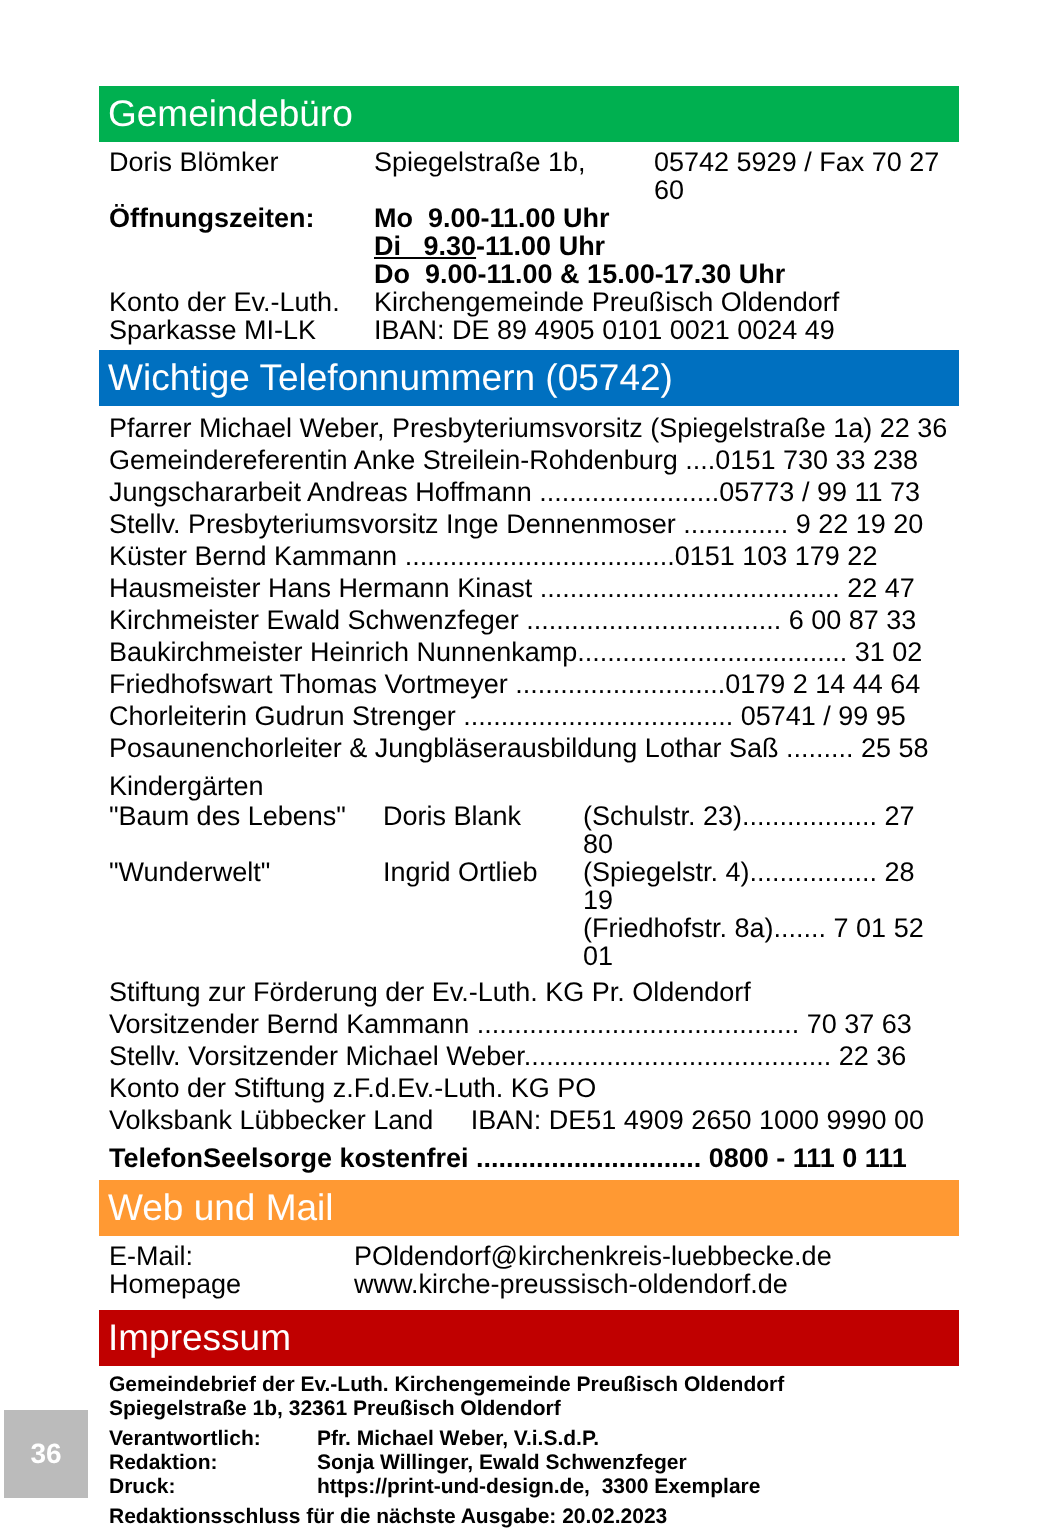Gemeindebüro
| Doris Blömker | Spiegelstraße 1b, | 05742 5929 / Fax 70 27 60 |
| Öffnungszeiten: | Mo 9.00-11.00 Uhr | |
| | Di 9.30 -11.00 Uhr | |
| | Do 9.00-11.00 & 15.00-17.30 Uhr | |
| Konto der Ev.-Luth. | Kirchengemeinde Preußisch Oldendorf | |
| Sparkasse MI-LK | IBAN: DE 89 4905 0101 0021 0024 49 | |
Wichtige Telefonnummern (05742)
Pfarrer Michael Weber, Presbyteriumsvorsitz (Spiegelstraße 1a) 22 36
Gemeindereferentin Anke Streilein-Rohdenburg ....0151 730 33 238
Jungschararbeit Andreas Hoffmann ........................05773 / 99 11 73
Stellv. Presbyteriumsvorsitz Inge Dennenmoser .............. 9 22 19 20
Küster Bernd Kammann ....................................0151 103 179 22
Hausmeister Hans Hermann Kinast ........................................ 22 47
Kirchmeister Ewald Schwenzfeger .................................. 6 00 87 33
Baukirchmeister Heinrich Nunnenkamp.................................... 31 02
Friedhofswart Thomas Vortmeyer ............................0179 2 14 44 64
Chorleiterin Gudrun Strenger .................................... 05741 / 99 95
Posaunenchorleiter & Jungbläserausbildung Lothar Saß ......... 25 58
Kindergärten
| "Baum des Lebens" | Doris Blank | (Schulstr. 23).................. 27 80 |
| "Wunderwelt" | Ingrid Ortlieb | (Spiegelstr. 4)................. 28 19 |
| | | (Friedhofstr. 8a)....... 7 01 52 01 |
Stiftung zur Förderung der Ev.-Luth. KG Pr. Oldendorf
Vorsitzender Bernd Kammann ........................................... 70 37 63
Stellv. Vorsitzender Michael Weber......................................... 22 36
Konto der Stiftung z.F.d.Ev.-Luth. KG PO
Volksbank Lübbecker Land IBAN: DE51 4909 2650 1000 9990 00
TelefonSeelsorge kostenfrei .............................. 0800 - 111 0 111
Web und Mail
| E-Mail: | POldendorf@kirchenkreis-luebbecke.de |
| Homepage | www.kirche-preussisch-oldendorf.de |
Impressum
Gemeindebrief der Ev.-Luth. Kirchengemeinde Preußisch Oldendorf
Spiegelstraße 1b, 32361 Preußisch Oldendorf
| Verantwortlich: | Pfr. Michael Weber, V.i.S.d.P. |
| Redaktion: | Sonja Willinger, Ewald Schwenzfeger |
| Druck: | https://print-und-design.de, 3300 Exemplare |
Redaktionsschluss für die nächste Ausgabe: 20.02.2023
36